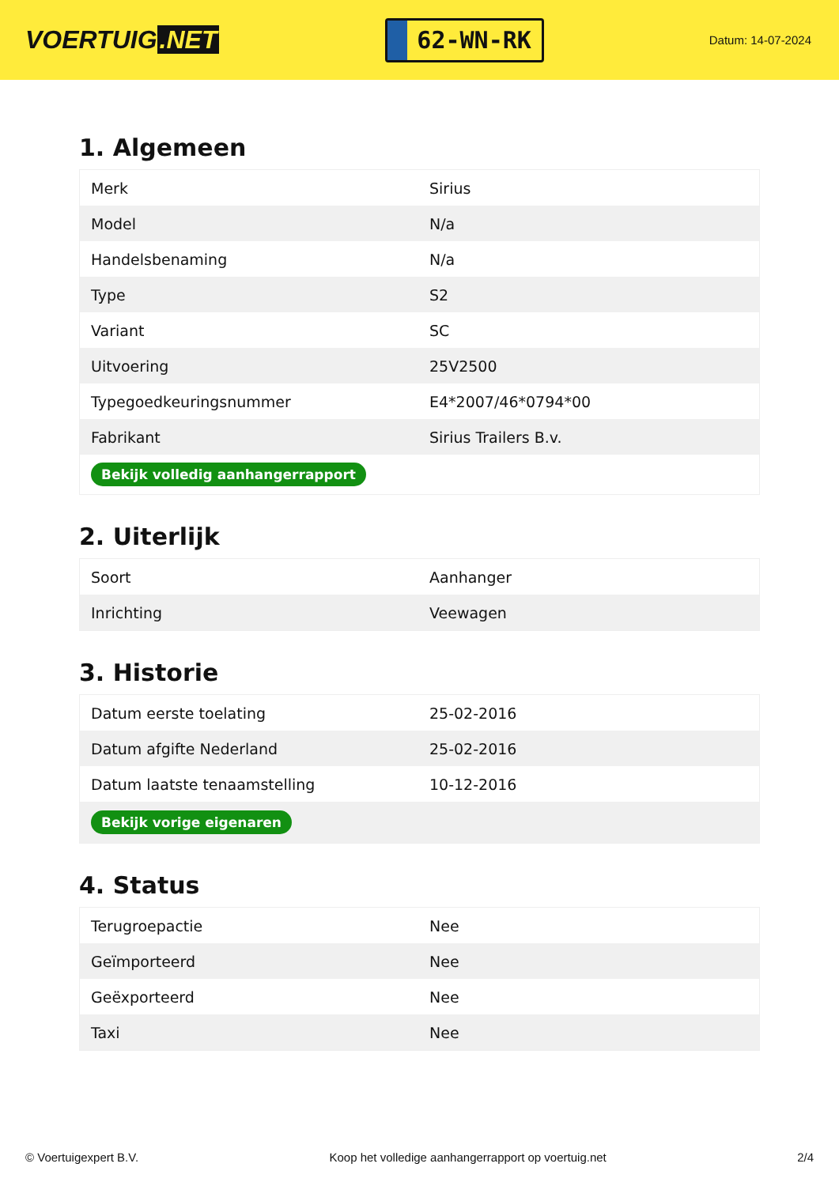VOERTUIG.NET
62-WN-RK
Datum: 14-07-2024
1. Algemeen
| Merk | Sirius |
| Model | N/a |
| Handelsbenaming | N/a |
| Type | S2 |
| Variant | SC |
| Uitvoering | 25V2500 |
| Typegoedkeuringsnummer | E4*2007/46*0794*00 |
| Fabrikant | Sirius Trailers B.v. |
| Bekijk volledig aanhangerrapport | |
2. Uiterlijk
| Soort | Aanhanger |
| Inrichting | Veewagen |
3. Historie
| Datum eerste toelating | 25-02-2016 |
| Datum afgifte Nederland | 25-02-2016 |
| Datum laatste tenaamstelling | 10-12-2016 |
| Bekijk vorige eigenaren | |
4. Status
| Terugroepactie | Nee |
| Geïmporteerd | Nee |
| Geëxporteerd | Nee |
| Taxi | Nee |
© Voertuigexpert B.V. Koop het volledige aanhangerrapport op voertuig.net 2/4